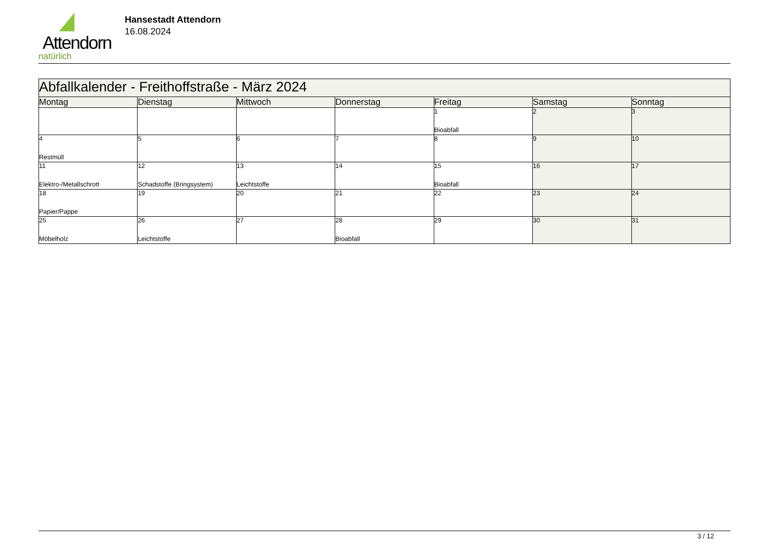Attendorn
natürlich
Hansestadt Attendorn
16.08.2024
| Abfallkalender - Freithoffstraße - März 2024 | | | | | | |
| Montag | Dienstag | Mittwoch | Donnerstag | Freitag | Samstag | Sonntag |
| | | | | 1 Bioabfall | 2 | 3 |
| 4 Restmüll | 5 | 6 | 7 | 8 | 9 | 10 |
| 11 Elektro-/Metallschrott | 12 Schadstoffe (Bringsystem) | 13 Leichtstoffe | 14 | 15 Bioabfall | 16 | 17 |
| 18 Papier/Pappe | 19 | 20 | 21 | 22 | 23 | 24 |
| 25 Möbelholz | 26 Leichtstoffe | 27 | 28 Bioabfall | 29 | 30 | 31 |
3 / 12